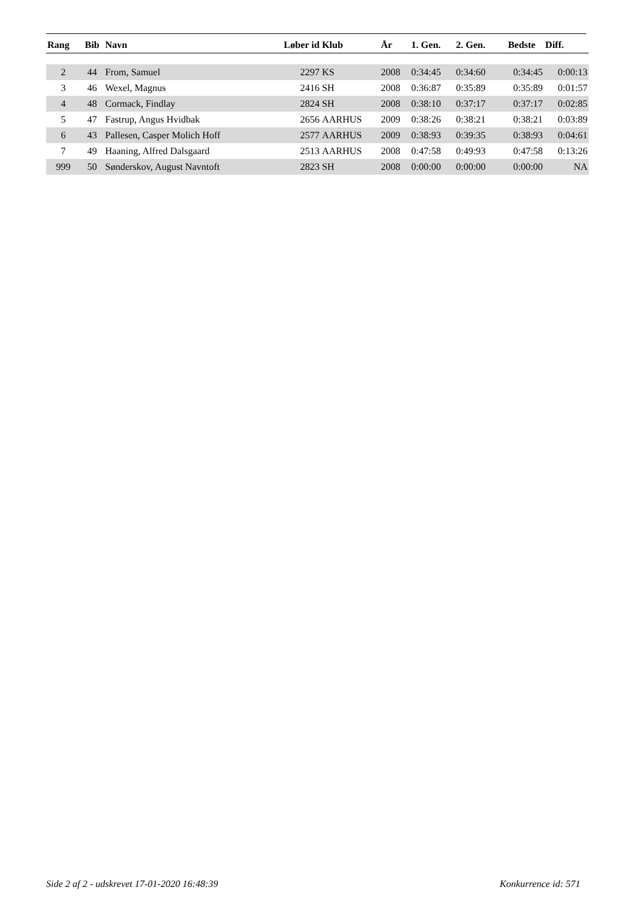| Rang | Bib | Navn | Løber id | Klub | År | 1. Gen. | 2. Gen. | Bedste | Diff. |
| --- | --- | --- | --- | --- | --- | --- | --- | --- | --- |
| 2 | 44 | From, Samuel | 2297 | KS | 2008 | 0:34:45 | 0:34:60 | 0:34:45 | 0:00:13 |
| 3 | 46 | Wexel, Magnus | 2416 | SH | 2008 | 0:36:87 | 0:35:89 | 0:35:89 | 0:01:57 |
| 4 | 48 | Cormack, Findlay | 2824 | SH | 2008 | 0:38:10 | 0:37:17 | 0:37:17 | 0:02:85 |
| 5 | 47 | Fastrup, Angus Hvidbak | 2656 | AARHUS | 2009 | 0:38:26 | 0:38:21 | 0:38:21 | 0:03:89 |
| 6 | 43 | Pallesen, Casper Molich Hoff | 2577 | AARHUS | 2009 | 0:38:93 | 0:39:35 | 0:38:93 | 0:04:61 |
| 7 | 49 | Haaning, Alfred Dalsgaard | 2513 | AARHUS | 2008 | 0:47:58 | 0:49:93 | 0:47:58 | 0:13:26 |
| 999 | 50 | Sønderskov, August Navntoft | 2823 | SH | 2008 | 0:00:00 | 0:00:00 | 0:00:00 | NA |
Side 2 af 2 - udskrevet 17-01-2020 16:48:39 Konkurrence id: 571